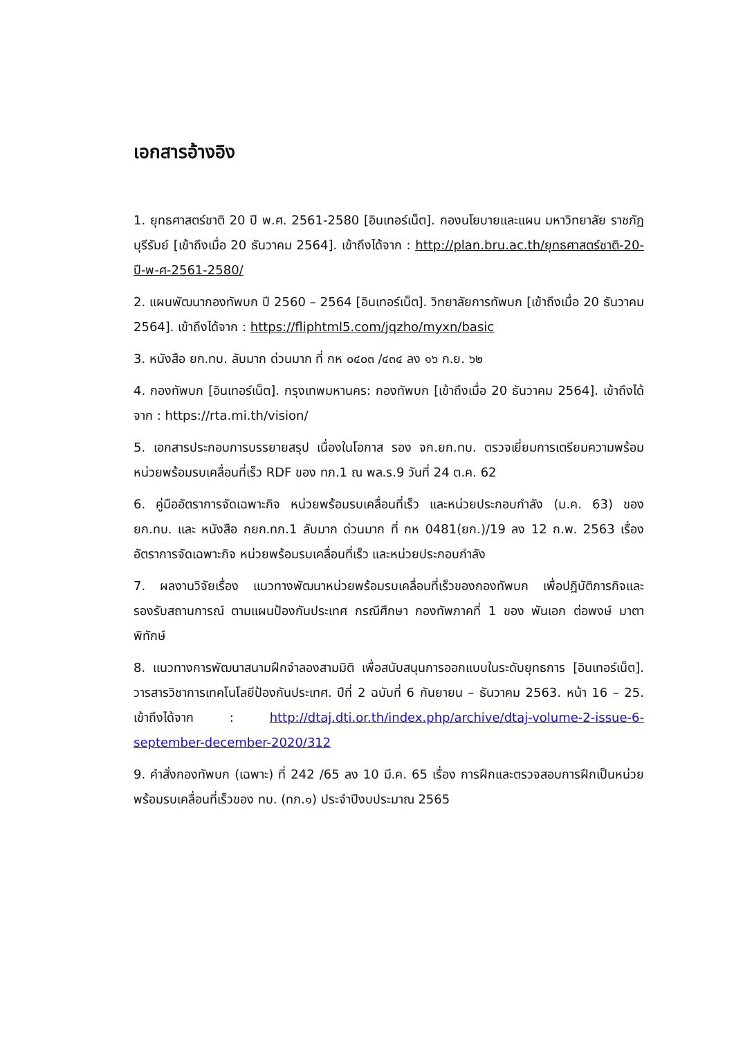เอกสารอ้างอิง
1. ยุทธศาสตร์ชาติ 20 ปี พ.ศ. 2561-2580 [อินเทอร์เน็ต]. กองนโยบายและแผน มหาวิทยาลัย ราชภัฏบุรีรัมย์ [เข้าถึงเมื่อ 20 ธันวาคม 2564]. เข้าถึงได้จาก : http://plan.bru.ac.th/ยุทธศาสตร์ชาติ-20-ปี-พ-ศ-2561-2580/
2. แผนพัฒนากองทัพบก ปี 2560 – 2564 [อินเทอร์เน็ต]. วิทยาลัยการทัพบก [เข้าถึงเมื่อ 20 ธันวาคม 2564]. เข้าถึงได้จาก : https://fliphtml5.com/jqzho/myxn/basic
3. หนังสือ ยก.ทบ. ลับมาก ด่วนมาก ที่ กห ๐๔๐๓ /๔๓๔ ลง ๑๖ ก.ย. ๖๒
4. กองทัพบก [อินเทอร์เน็ต]. กรุงเทพมหานคร: กองทัพบก [เข้าถึงเมื่อ 20 ธันวาคม 2564]. เข้าถึงได้จาก : https://rta.mi.th/vision/
5. เอกสารประกอบการบรรยายสรุป เนื่องในโอกาส รอง จก.ยก.ทบ. ตรวจเยี่ยมการเตรียมความพร้อมหน่วยพร้อมรบเคลื่อนที่เร็ว RDF ของ ทภ.1 ณ พล.ร.9 วันที่ 24 ต.ค. 62
6. คู่มืออัตราการจัดเฉพาะกิจ หน่วยพร้อมรบเคลื่อนที่เร็ว และหน่วยประกอบกำลัง (ม.ค. 63) ของ ยก.ทบ. และ หนังสือ กยก.ทภ.1 ลับมาก ด่วนมาก ที่ กห 0481(ยก.)/19 ลง 12 ก.พ. 2563 เรื่อง อัตราการจัดเฉพาะกิจ หน่วยพร้อมรบเคลื่อนที่เร็ว และหน่วยประกอบกำลัง
7. ผลงานวิจัยเรื่อง แนวทางพัฒนาหน่วยพร้อมรบเคลื่อนที่เร็วของกองทัพบก เพื่อปฏิบัติภารกิจและรองรับสถานการณ์ ตามแผนป้องกันประเทศ กรณีศึกษา กองทัพภาคที่ 1 ของ พันเอก ต่อพงษ์ มาตาพิทักษ์
8. แนวทางการพัฒนาสนามฝึกจำลองสามมิติ เพื่อสนับสนุนการออกแบบในระดับยุทธการ [อินเทอร์เน็ต]. วารสารวิชาการเทคโนโลยีป้องกันประเทศ. ปีที่ 2 ฉบับที่ 6 กันยายน – ธันวาคม 2563. หน้า 16 – 25. เข้าถึงได้จาก : http://dtaj.dti.or.th/index.php/archive/dtaj-volume-2-issue-6-september-december-2020/312
9. คำสั่งกองทัพบก (เฉพาะ) ที่ 242 /65 ลง 10 มี.ค. 65 เรื่อง การฝึกและตรวจสอบการฝึกเป็นหน่วยพร้อมรบเคลื่อนที่เร็วของ ทบ. (ทภ.๑) ประจำปีงบประมาณ 2565